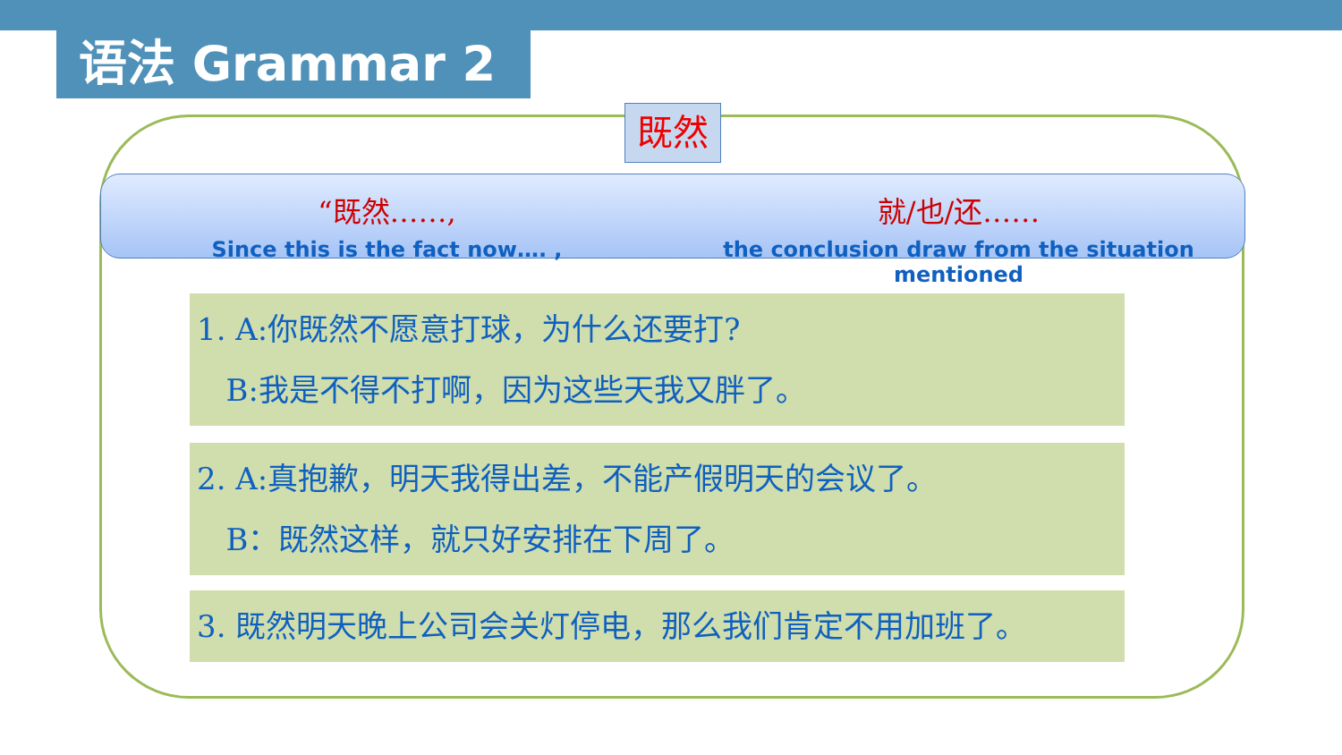语法 Grammar 2
既然
“既然……,
Since this is the fact now…. ,
就/也/还……
the conclusion draw from the situation mentioned
1. A:你既然不愿意打球，为什么还要打?
B:我是不得不打啊，因为这些天我又胖了。
2. A:真抱歉，明天我得出差，不能产假明天的会议了。
B：既然这样，就只好安排在下周了。
3. 既然明天晚上公司会关灯停电，那么我们肯定不用加班了。